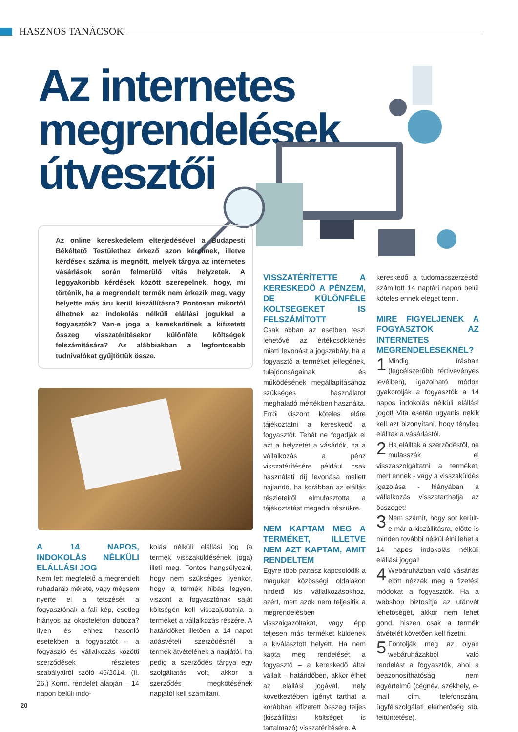HASZNOS TANÁCSOK
Az internetes
megrendelések
útvesztői
Az online kereskedelem elterjedésével a Budapesti Békéltető Testülethez érkező azon kérelmek, illetve kérdések száma is megnőtt, melyek tárgya az internetes vásárlások során felmerülő vitás helyzetek. A leggyakoribb kérdések között szerepelnek, hogy, mi történik, ha a megrendelt termék nem érkezik meg, vagy helyette más áru kerül kiszállításra? Pontosan mikortól élhetnek az indokolás nélküli elállási jogukkal a fogyasztók? Van-e joga a kereskedőnek a kifizetett összeg visszatérítésekor különféle költségek felszámítására? Az alábbiakban a legfontosabb tudnivalókat gyűjtöttük össze.
A 14 NAPOS, INDOKOLÁS NÉLKÜLI ELÁLLÁSI JOG
Nem lett megfelelő a megrendelt ruhadarab mérete, vagy mégsem nyerte el a tetszését a fogyasztónak a fali kép, esetleg hiányos az okostelefon doboza? Ilyen és ehhez hasonló esetekben a fogyasztót – a fogyasztó és vállalkozás közötti szerződések részletes szabályairól szóló 45/2014. (II. 26.) Korm. rendelet alapján – 14 napon belüli indo-
kolás nélküli elállási jog (a termék visszaküldésének joga) illeti meg. Fontos hangsúlyozni, hogy nem szükséges ilyenkor, hogy a termék hibás legyen, viszont a fogyasztónak saját költségén kell visszajuttatnia a terméket a vállalkozás részére. A határidőket illetően a 14 napot adásvételi szerződésnél a termék átvételének a napjától, ha pedig a szerződés tárgya egy szolgáltatás volt, akkor a szerződés megkötésének napjától kell számítani.
VISSZATÉRÍTETTE A KERESKEDŐ A PÉNZEM, DE KÜLÖNFÉLE KÖLTSÉGEKET IS FELSZÁMÍTOTT
Csak abban az esetben teszi lehetővé az értékcsökkenés miatti levonást a jogszabály, ha a fogyasztó a terméket jellegének, tulajdonságainak és működésének megállapításához szükséges használatot meghaladó mértékben használta. Erről viszont köteles előre tájékoztatni a kereskedő a fogyasztót. Tehát ne fogadják el azt a helyzetet a vásárlók, ha a vállalkozás a pénz visszatérítésére például csak használati díj levonása mellett hajlandó, ha korábban az elállás részleteiről elmulasztotta a tájékoztatást megadni részükre.
NEM KAPTAM MEG A TERMÉKET, ILLETVE NEM AZT KAPTAM, AMIT RENDELTEM
Egyre több panasz kapcsolódik a magukat közösségi oldalakon hirdető kis vállalkozásokhoz, azért, mert azok nem teljesítik a megrendelésben visszaigazoltakat, vagy épp teljesen más terméket küldenek a kiválasztott helyett. Ha nem kapta meg rendelését a fogyasztó – a kereskedő által vállalt – határidőben, akkor élhet az elállási jogával, mely következtében igényt tarthat a korábban kifizetett összeg teljes (kiszállítási költséget is tartalmazó) visszatérítésére. A
kereskedő a tudomásszerzéstől számított 14 naptári napon belül köteles ennek eleget tenni.
MIRE FIGYELJENEK A FOGYASZTÓK AZ INTERNETES MEGRENDELÉSEKNÉL?
1 Mindig írásban (legcélszerűbb tértivevényes levélben), igazolható módon gyakorolják a fogyasztók a 14 napos indokolás nélküli elállási jogot! Vita esetén ugyanis nekik kell azt bizonyítani, hogy tényleg elálltak a vásárlástól.
2 Ha elálltak a szerződéstől, ne mulasszák el visszaszolgáltatni a terméket, mert ennek - vagy a visszaküldés igazolása - hiányában a vállalkozás visszatarthatja az összeget!
3 Nem számít, hogy sor került-e már a kiszállításra, előtte is minden további nélkül élni lehet a 14 napos indokolás nélküli elállási joggal!
4 Webáruházban való vásárlás előtt nézzék meg a fizetési módokat a fogyasztók. Ha a webshop biztosítja az utánvét lehetőségét, akkor nem lehet gond, hiszen csak a termék átvételét követően kell fizetni.
5 Fontolják meg az olyan webáruházakból való rendelést a fogyasztók, ahol a beazonosíthatóság nem egyértelmű (cégnév, székhely, e-mail cím, telefonszám, ügyfélszolgálati elérhetőség stb. feltüntetése).
20